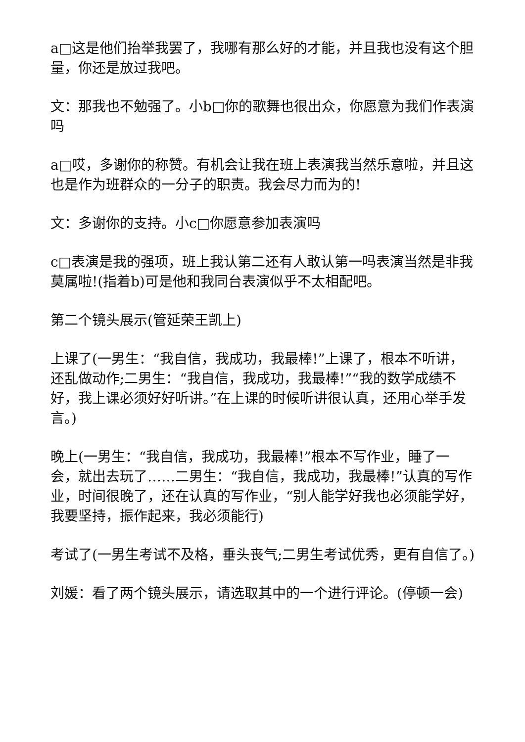a□这是他们抬举我罢了，我哪有那么好的才能，并且我也没有这个胆量，你还是放过我吧。
文：那我也不勉强了。小b□你的歌舞也很出众，你愿意为我们作表演吗
a□哎，多谢你的称赞。有机会让我在班上表演我当然乐意啦，并且这也是作为班群众的一分子的职责。我会尽力而为的!
文：多谢你的支持。小c□你愿意参加表演吗
c□表演是我的强项，班上我认第二还有人敢认第一吗表演当然是非我莫属啦!(指着b)可是他和我同台表演似乎不太相配吧。
第二个镜头展示(管延荣王凯上)
上课了(一男生：“我自信，我成功，我最棒!”上课了，根本不听讲，还乱做动作;二男生：“我自信，我成功，我最棒!”“我的数学成绩不好，我上课必须好好听讲。”在上课的时候听讲很认真，还用心举手发言。)
晚上(一男生：“我自信，我成功，我最棒!”根本不写作业，睡了一会，就出去玩了……二男生：“我自信，我成功，我最棒!”认真的写作业，时间很晚了，还在认真的写作业，“别人能学好我也必须能学好，我要坚持，振作起来，我必须能行)
考试了(一男生考试不及格，垂头丧气;二男生考试优秀，更有自信了。)
刘媛：看了两个镜头展示，请选取其中的一个进行评论。(停顿一会)